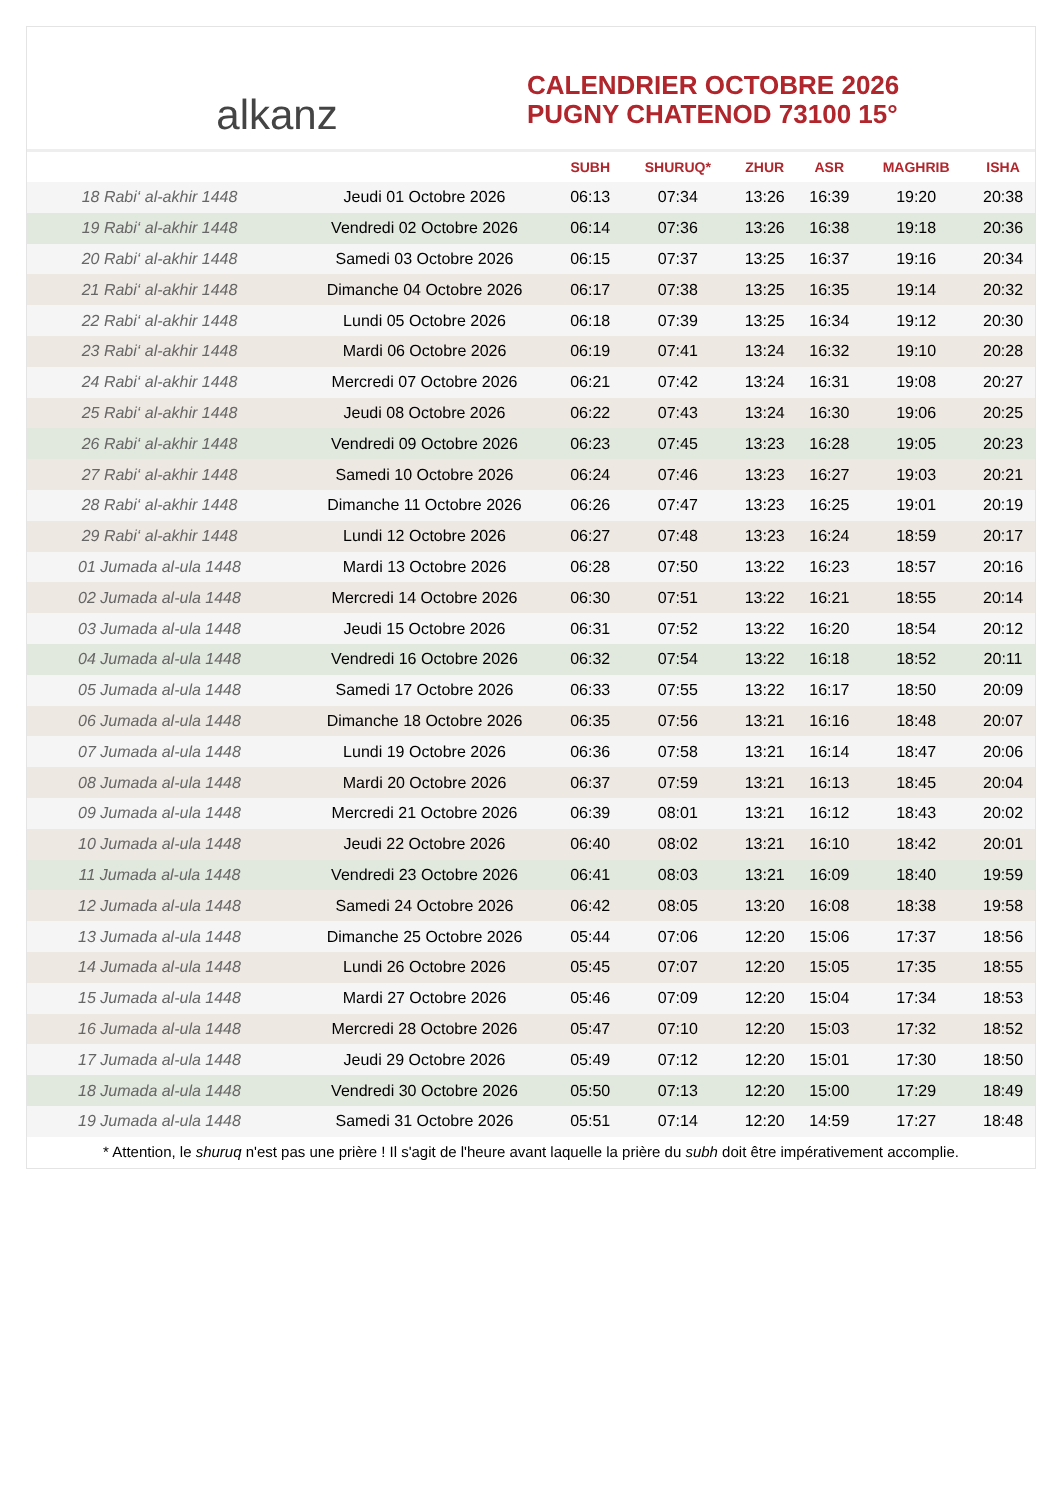alkanz
CALENDRIER OCTOBRE 2026
PUGNY CHATENOD 73100 15°
| | | SUBH | SHURUQ* | ZHUR | ASR | MAGHRIB | ISHA |
| --- | --- | --- | --- | --- | --- | --- | --- |
| 18 Rabi‘ al-akhir 1448 | Jeudi 01 Octobre 2026 | 06:13 | 07:34 | 13:26 | 16:39 | 19:20 | 20:38 |
| 19 Rabi‘ al-akhir 1448 | Vendredi 02 Octobre 2026 | 06:14 | 07:36 | 13:26 | 16:38 | 19:18 | 20:36 |
| 20 Rabi‘ al-akhir 1448 | Samedi 03 Octobre 2026 | 06:15 | 07:37 | 13:25 | 16:37 | 19:16 | 20:34 |
| 21 Rabi‘ al-akhir 1448 | Dimanche 04 Octobre 2026 | 06:17 | 07:38 | 13:25 | 16:35 | 19:14 | 20:32 |
| 22 Rabi‘ al-akhir 1448 | Lundi 05 Octobre 2026 | 06:18 | 07:39 | 13:25 | 16:34 | 19:12 | 20:30 |
| 23 Rabi‘ al-akhir 1448 | Mardi 06 Octobre 2026 | 06:19 | 07:41 | 13:24 | 16:32 | 19:10 | 20:28 |
| 24 Rabi‘ al-akhir 1448 | Mercredi 07 Octobre 2026 | 06:21 | 07:42 | 13:24 | 16:31 | 19:08 | 20:27 |
| 25 Rabi‘ al-akhir 1448 | Jeudi 08 Octobre 2026 | 06:22 | 07:43 | 13:24 | 16:30 | 19:06 | 20:25 |
| 26 Rabi‘ al-akhir 1448 | Vendredi 09 Octobre 2026 | 06:23 | 07:45 | 13:23 | 16:28 | 19:05 | 20:23 |
| 27 Rabi‘ al-akhir 1448 | Samedi 10 Octobre 2026 | 06:24 | 07:46 | 13:23 | 16:27 | 19:03 | 20:21 |
| 28 Rabi‘ al-akhir 1448 | Dimanche 11 Octobre 2026 | 06:26 | 07:47 | 13:23 | 16:25 | 19:01 | 20:19 |
| 29 Rabi‘ al-akhir 1448 | Lundi 12 Octobre 2026 | 06:27 | 07:48 | 13:23 | 16:24 | 18:59 | 20:17 |
| 01 Jumada al-ula 1448 | Mardi 13 Octobre 2026 | 06:28 | 07:50 | 13:22 | 16:23 | 18:57 | 20:16 |
| 02 Jumada al-ula 1448 | Mercredi 14 Octobre 2026 | 06:30 | 07:51 | 13:22 | 16:21 | 18:55 | 20:14 |
| 03 Jumada al-ula 1448 | Jeudi 15 Octobre 2026 | 06:31 | 07:52 | 13:22 | 16:20 | 18:54 | 20:12 |
| 04 Jumada al-ula 1448 | Vendredi 16 Octobre 2026 | 06:32 | 07:54 | 13:22 | 16:18 | 18:52 | 20:11 |
| 05 Jumada al-ula 1448 | Samedi 17 Octobre 2026 | 06:33 | 07:55 | 13:22 | 16:17 | 18:50 | 20:09 |
| 06 Jumada al-ula 1448 | Dimanche 18 Octobre 2026 | 06:35 | 07:56 | 13:21 | 16:16 | 18:48 | 20:07 |
| 07 Jumada al-ula 1448 | Lundi 19 Octobre 2026 | 06:36 | 07:58 | 13:21 | 16:14 | 18:47 | 20:06 |
| 08 Jumada al-ula 1448 | Mardi 20 Octobre 2026 | 06:37 | 07:59 | 13:21 | 16:13 | 18:45 | 20:04 |
| 09 Jumada al-ula 1448 | Mercredi 21 Octobre 2026 | 06:39 | 08:01 | 13:21 | 16:12 | 18:43 | 20:02 |
| 10 Jumada al-ula 1448 | Jeudi 22 Octobre 2026 | 06:40 | 08:02 | 13:21 | 16:10 | 18:42 | 20:01 |
| 11 Jumada al-ula 1448 | Vendredi 23 Octobre 2026 | 06:41 | 08:03 | 13:21 | 16:09 | 18:40 | 19:59 |
| 12 Jumada al-ula 1448 | Samedi 24 Octobre 2026 | 06:42 | 08:05 | 13:20 | 16:08 | 18:38 | 19:58 |
| 13 Jumada al-ula 1448 | Dimanche 25 Octobre 2026 | 05:44 | 07:06 | 12:20 | 15:06 | 17:37 | 18:56 |
| 14 Jumada al-ula 1448 | Lundi 26 Octobre 2026 | 05:45 | 07:07 | 12:20 | 15:05 | 17:35 | 18:55 |
| 15 Jumada al-ula 1448 | Mardi 27 Octobre 2026 | 05:46 | 07:09 | 12:20 | 15:04 | 17:34 | 18:53 |
| 16 Jumada al-ula 1448 | Mercredi 28 Octobre 2026 | 05:47 | 07:10 | 12:20 | 15:03 | 17:32 | 18:52 |
| 17 Jumada al-ula 1448 | Jeudi 29 Octobre 2026 | 05:49 | 07:12 | 12:20 | 15:01 | 17:30 | 18:50 |
| 18 Jumada al-ula 1448 | Vendredi 30 Octobre 2026 | 05:50 | 07:13 | 12:20 | 15:00 | 17:29 | 18:49 |
| 19 Jumada al-ula 1448 | Samedi 31 Octobre 2026 | 05:51 | 07:14 | 12:20 | 14:59 | 17:27 | 18:48 |
* Attention, le shuruq n'est pas une prière ! Il s'agit de l'heure avant laquelle la prière du subh doit être impérativement accomplie.